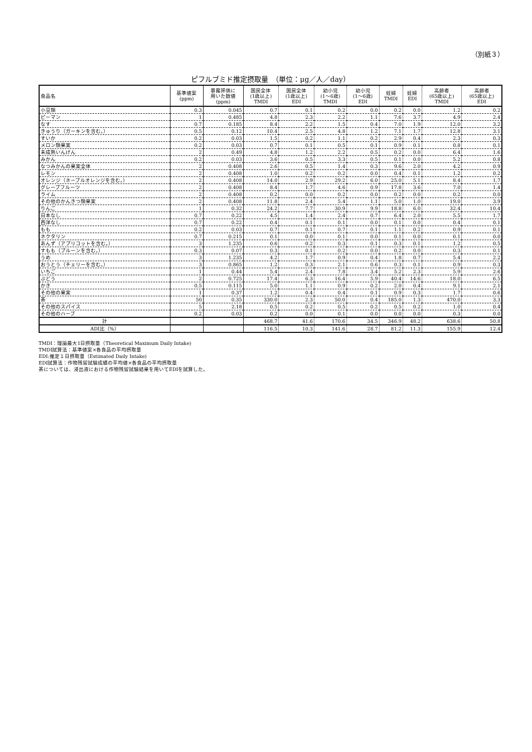（別紙３）
ピフルブミド推定摂取量　（単位：μg／人／day）
| 食品名 | 基準値案 (ppm) | 暴露評価に 用いた数値 (ppm) | 国民全体 (1歳以上) TMDI | 国民全体 (1歳以上) EDI | 幼小児 (1～6歳) TMDI | 幼小児 (1～6歳) EDI | 妊婦 TMDI | 妊婦 EDI | 高齢者 (65歳以上) TMDI | 高齢者 (65歳以上) EDI |
| --- | --- | --- | --- | --- | --- | --- | --- | --- | --- | --- |
| 小豆類 | 0.3 | 0.045 | 0.7 | 0.1 | 0.2 | 0.0 | 0.2 | 0.0 | 1.2 | 0.2 |
| ピーマン | 1 | 0.485 | 4.8 | 2.3 | 2.2 | 1.1 | 7.6 | 3.7 | 4.9 | 2.4 |
| なす | 0.7 | 0.185 | 8.4 | 2.2 | 1.5 | 0.4 | 7.0 | 1.9 | 12.0 | 3.2 |
| きゅうり（ガーキンを含む。） | 0.5 | 0.12 | 10.4 | 2.5 | 4.8 | 1.2 | 7.1 | 1.7 | 12.8 | 3.1 |
| すいか | 0.2 | 0.03 | 1.5 | 0.2 | 1.1 | 0.2 | 2.9 | 0.4 | 2.3 | 0.3 |
| メロン類果実 | 0.2 | 0.03 | 0.7 | 0.1 | 0.5 | 0.1 | 0.9 | 0.1 | 0.8 | 0.1 |
| 未成熟いんげん | 2 | 0.49 | 4.8 | 1.2 | 2.2 | 0.5 | 0.2 | 0.0 | 6.4 | 1.6 |
| みかん | 0.2 | 0.03 | 3.6 | 0.5 | 3.3 | 0.5 | 0.1 | 0.0 | 5.2 | 0.8 |
| なつみかんの果実全体 | 2 | 0.408 | 2.6 | 0.5 | 1.4 | 0.3 | 9.6 | 2.0 | 4.2 | 0.9 |
| レモン | 2 | 0.408 | 1.0 | 0.2 | 0.2 | 0.0 | 0.4 | 0.1 | 1.2 | 0.2 |
| オレンジ（ネーブルオレンジを含む。） | 2 | 0.408 | 14.0 | 2.9 | 29.2 | 6.0 | 25.0 | 5.1 | 8.4 | 1.7 |
| グレープフルーツ | 2 | 0.408 | 8.4 | 1.7 | 4.6 | 0.9 | 17.8 | 3.6 | 7.0 | 1.4 |
| ライム | 2 | 0.408 | 0.2 | 0.0 | 0.2 | 0.0 | 0.2 | 0.0 | 0.2 | 0.0 |
| その他のかんきつ類果実 | 2 | 0.408 | 11.8 | 2.4 | 5.4 | 1.1 | 5.0 | 1.0 | 19.0 | 3.9 |
| りんご | 1 | 0.32 | 24.2 | 7.7 | 30.9 | 9.9 | 18.8 | 6.0 | 32.4 | 10.4 |
| 日本なし | 0.7 | 0.22 | 4.5 | 1.4 | 2.4 | 0.7 | 6.4 | 2.0 | 5.5 | 1.7 |
| 西洋なし | 0.7 | 0.22 | 0.4 | 0.1 | 0.1 | 0.0 | 0.1 | 0.0 | 0.4 | 0.1 |
| もも | 0.2 | 0.03 | 0.7 | 0.1 | 0.7 | 0.1 | 1.1 | 0.2 | 0.9 | 0.1 |
| ネクタリン | 0.7 | 0.215 | 0.1 | 0.0 | 0.1 | 0.0 | 0.1 | 0.0 | 0.1 | 0.0 |
| あんず（アプリコットを含む。） | 3 | 1.235 | 0.6 | 0.2 | 0.3 | 0.1 | 0.3 | 0.1 | 1.2 | 0.5 |
| すもも（プルーンを含む。） | 0.3 | 0.07 | 0.3 | 0.1 | 0.2 | 0.0 | 0.2 | 0.0 | 0.3 | 0.1 |
| うめ | 3 | 1.235 | 4.2 | 1.7 | 0.9 | 0.4 | 1.8 | 0.7 | 5.4 | 2.2 |
| おうとう（チェリーを含む。） | 3 | 0.865 | 1.2 | 0.3 | 2.1 | 0.6 | 0.3 | 0.1 | 0.9 | 0.3 |
| いちご | 1 | 0.44 | 5.4 | 2.4 | 7.8 | 3.4 | 5.2 | 2.3 | 5.9 | 2.6 |
| ぶどう | 2 | 0.725 | 17.4 | 6.3 | 16.4 | 5.9 | 40.4 | 14.6 | 18.0 | 6.5 |
| かき | 0.5 | 0.115 | 5.0 | 1.1 | 0.9 | 0.2 | 2.0 | 0.4 | 9.1 | 2.1 |
| その他の果実 | 1 | 0.37 | 1.2 | 0.4 | 0.4 | 0.1 | 0.9 | 0.3 | 1.7 | 0.6 |
| 茶 | 50 | 0.35 | 330.0 | 2.3 | 50.0 | 0.4 | 185.0 | 1.3 | 470.0 | 3.3 |
| その他のスパイス | 5 | 2.18 | 0.5 | 0.2 | 0.5 | 0.2 | 0.5 | 0.2 | 1.0 | 0.4 |
| その他のハーブ | 0.2 | 0.03 | 0.2 | 0.0 | 0.1 | 0.0 | 0.0 | 0.0 | 0.3 | 0.0 |
| 計 | | | 468.7 | 41.6 | 170.6 | 34.5 | 346.9 | 48.2 | 638.6 | 50.8 |
| ADI比（%） | | | 116.5 | 10.3 | 141.6 | 28.7 | 81.2 | 11.3 | 155.9 | 12.4 |
TMDI：理論最大1日摂取量（Theoretical Maximum Daily Intake)
TMDI試算法：基準値案×各食品の平均摂取量
EDI:推定１日摂取量（Estimated Daily Intake)
EDI試算法：作物残留試験成績の平均値×各食品の平均摂取量
茶については、浸出液における作物残留試験結果を用いてEDIを試算した。